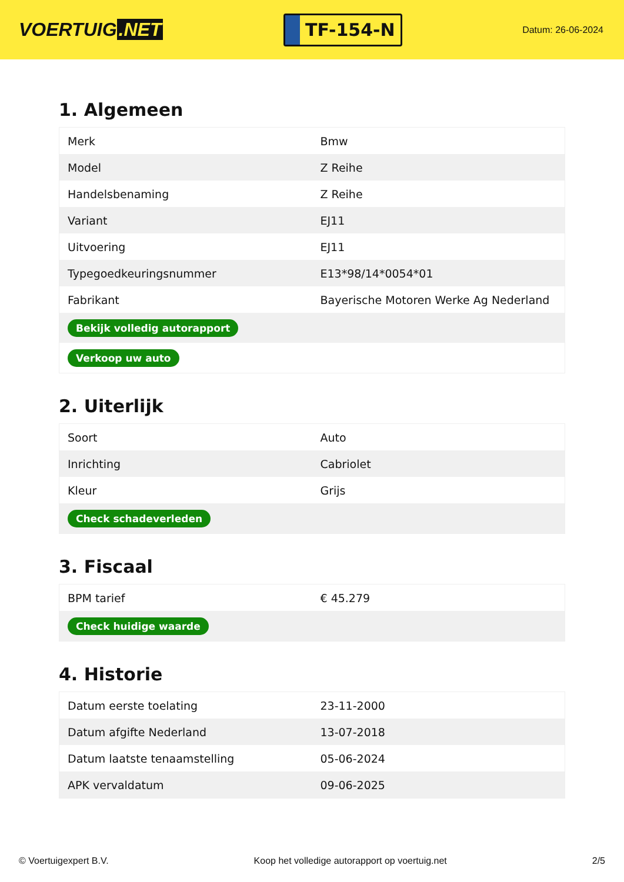VOERTUIG.NET
TF-154-N
Datum: 26-06-2024
1. Algemeen
| Merk | Bmw |
| Model | Z Reihe |
| Handelsbenaming | Z Reihe |
| Variant | EJ11 |
| Uitvoering | EJ11 |
| Typegoedkeuringsnummer | E13*98/14*0054*01 |
| Fabrikant | Bayerische Motoren Werke Ag Nederland |
| Bekijk volledig autorapport | |
| Verkoop uw auto | |
2. Uiterlijk
| Soort | Auto |
| Inrichting | Cabriolet |
| Kleur | Grijs |
| Check schadeverleden | |
3. Fiscaal
| BPM tarief | € 45.279 |
| Check huidige waarde | |
4. Historie
| Datum eerste toelating | 23-11-2000 |
| Datum afgifte Nederland | 13-07-2018 |
| Datum laatste tenaamstelling | 05-06-2024 |
| APK vervaldatum | 09-06-2025 |
© Voertuigexpert B.V. Koop het volledige autorapport op voertuig.net 2/5